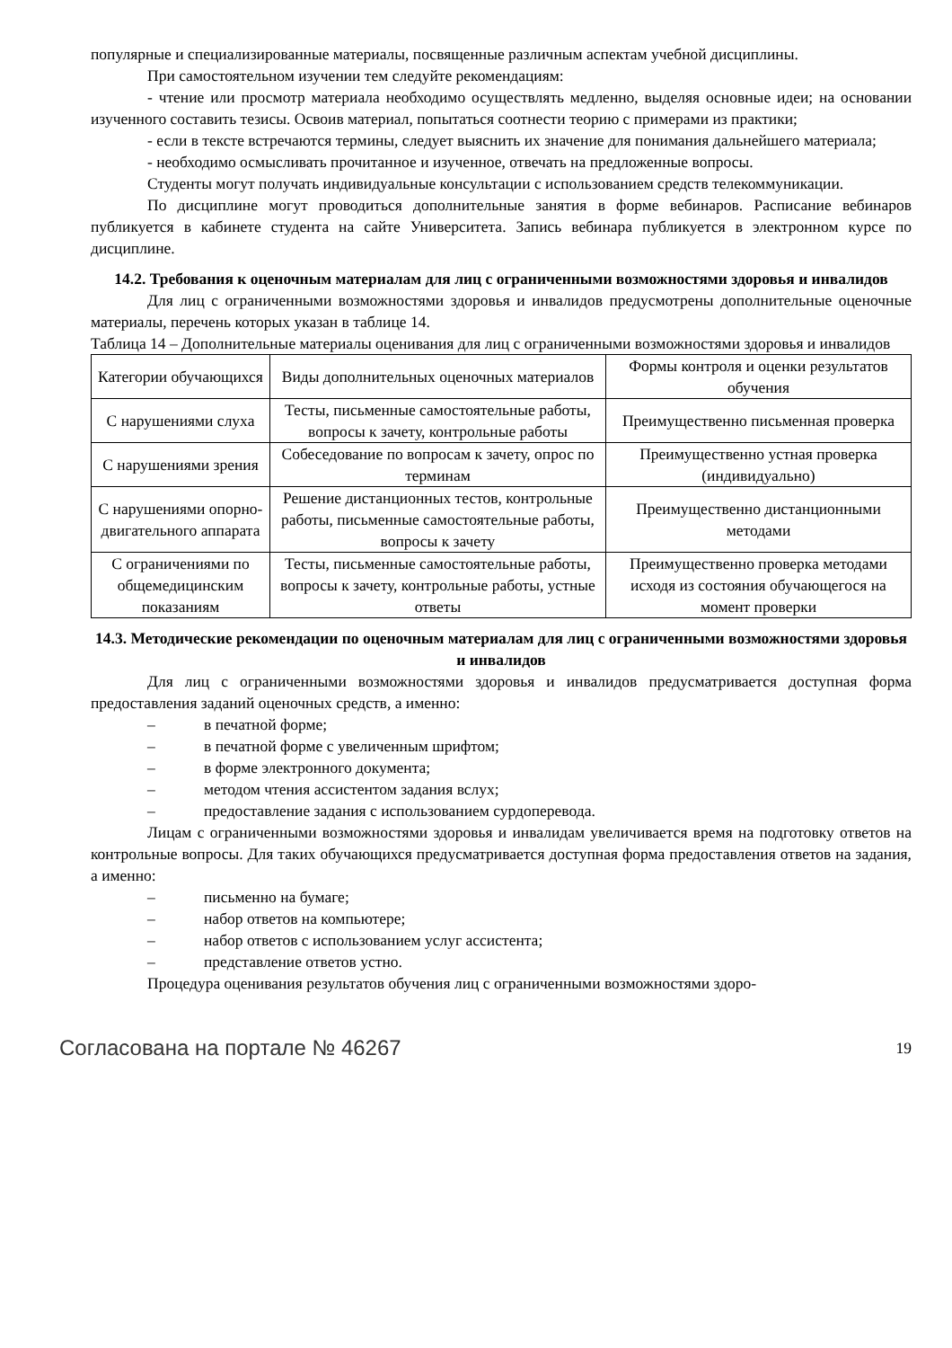популярные и специализированные материалы, посвященные различным аспектам учебной дисциплины.
При самостоятельном изучении тем следуйте рекомендациям:
- чтение или просмотр материала необходимо осуществлять медленно, выделяя основные идеи; на основании изученного составить тезисы. Освоив материал, попытаться соотнести теорию с примерами из практики;
- если в тексте встречаются термины, следует выяснить их значение для понимания дальнейшего материала;
- необходимо осмысливать прочитанное и изученное, отвечать на предложенные вопросы.
Студенты могут получать индивидуальные консультации с использованием средств телекоммуникации.
По дисциплине могут проводиться дополнительные занятия в форме вебинаров. Расписание вебинаров публикуется в кабинете студента на сайте Университета. Запись вебинара публикуется в электронном курсе по дисциплине.
14.2. Требования к оценочным материалам для лиц с ограниченными возможностями здоровья и инвалидов
Для лиц с ограниченными возможностями здоровья и инвалидов предусмотрены дополнительные оценочные материалы, перечень которых указан в таблице 14.
Таблица 14 – Дополнительные материалы оценивания для лиц с ограниченными возможностями здоровья и инвалидов
| Категории обучающихся | Виды дополнительных оценочных материалов | Формы контроля и оценки результатов обучения |
| С нарушениями слуха | Тесты, письменные самостоятельные работы, вопросы к зачету, контрольные работы | Преимущественно письменная проверка |
| С нарушениями зрения | Собеседование по вопросам к зачету, опрос по терминам | Преимущественно устная проверка (индивидуально) |
| С нарушениями опорно-двигательного аппарата | Решение дистанционных тестов, контрольные работы, письменные самостоятельные работы, вопросы к зачету | Преимущественно дистанционными методами |
| С ограничениями по общемедицинским показаниям | Тесты, письменные самостоятельные работы, вопросы к зачету, контрольные работы, устные ответы | Преимущественно проверка методами исходя из состояния обучающегося на момент проверки |
14.3. Методические рекомендации по оценочным материалам для лиц с ограниченными возможностями здоровья и инвалидов
Для лиц с ограниченными возможностями здоровья и инвалидов предусматривается доступная форма предоставления заданий оценочных средств, а именно:
– в печатной форме;
– в печатной форме с увеличенным шрифтом;
– в форме электронного документа;
– методом чтения ассистентом задания вслух;
– предоставление задания с использованием сурдоперевода.
Лицам с ограниченными возможностями здоровья и инвалидам увеличивается время на подготовку ответов на контрольные вопросы. Для таких обучающихся предусматривается доступная форма предоставления ответов на задания, а именно:
– письменно на бумаге;
– набор ответов на компьютере;
– набор ответов с использованием услуг ассистента;
– представление ответов устно.
Процедура оценивания результатов обучения лиц с ограниченными возможностями здоро-
Согласована на портале № 46267 19